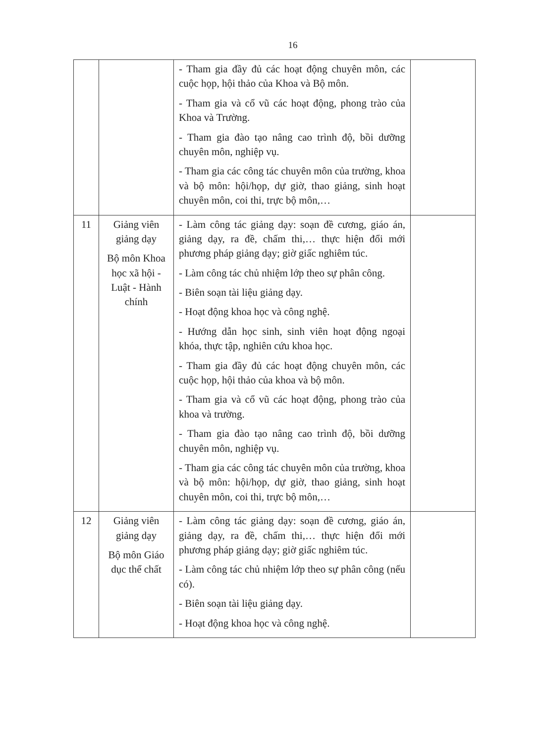16
| | | - Tham gia đầy đủ các hoạt động chuyên môn, các cuộc họp, hội thảo của Khoa và Bộ môn. - Tham gia và cổ vũ các hoạt động, phong trào của Khoa và Trường. - Tham gia đào tạo nâng cao trình độ, bồi dưỡng chuyên môn, nghiệp vụ. - Tham gia các công tác chuyên môn của trường, khoa và bộ môn: hội/họp, dự giờ, thao giảng, sinh hoạt chuyên môn, coi thi, trực bộ môn,… | |
| 11 | Giảng viên giảng dạy Bộ môn Khoa học xã hội - Luật - Hành chính | - Làm công tác giảng dạy: soạn đề cương, giáo án, giảng dạy, ra đề, chấm thi,… thực hiện đổi mới phương pháp giảng dạy; giờ giấc nghiêm túc. - Làm công tác chủ nhiệm lớp theo sự phân công. - Biên soạn tài liệu giảng dạy. - Hoạt động khoa học và công nghệ. - Hướng dẫn học sinh, sinh viên hoạt động ngoại khóa, thực tập, nghiên cứu khoa học. - Tham gia đầy đủ các hoạt động chuyên môn, các cuộc họp, hội thảo của khoa và bộ môn. - Tham gia và cổ vũ các hoạt động, phong trào của khoa và trường. - Tham gia đào tạo nâng cao trình độ, bồi dưỡng chuyên môn, nghiệp vụ. - Tham gia các công tác chuyên môn của trường, khoa và bộ môn: hội/họp, dự giờ, thao giảng, sinh hoạt chuyên môn, coi thi, trực bộ môn,… | |
| 12 | Giảng viên giảng dạy Bộ môn Giáo dục thể chất | - Làm công tác giảng dạy: soạn đề cương, giáo án, giảng dạy, ra đề, chấm thi,… thực hiện đổi mới phương pháp giảng dạy; giờ giấc nghiêm túc. - Làm công tác chủ nhiệm lớp theo sự phân công (nếu có). - Biên soạn tài liệu giảng dạy. - Hoạt động khoa học và công nghệ. | |